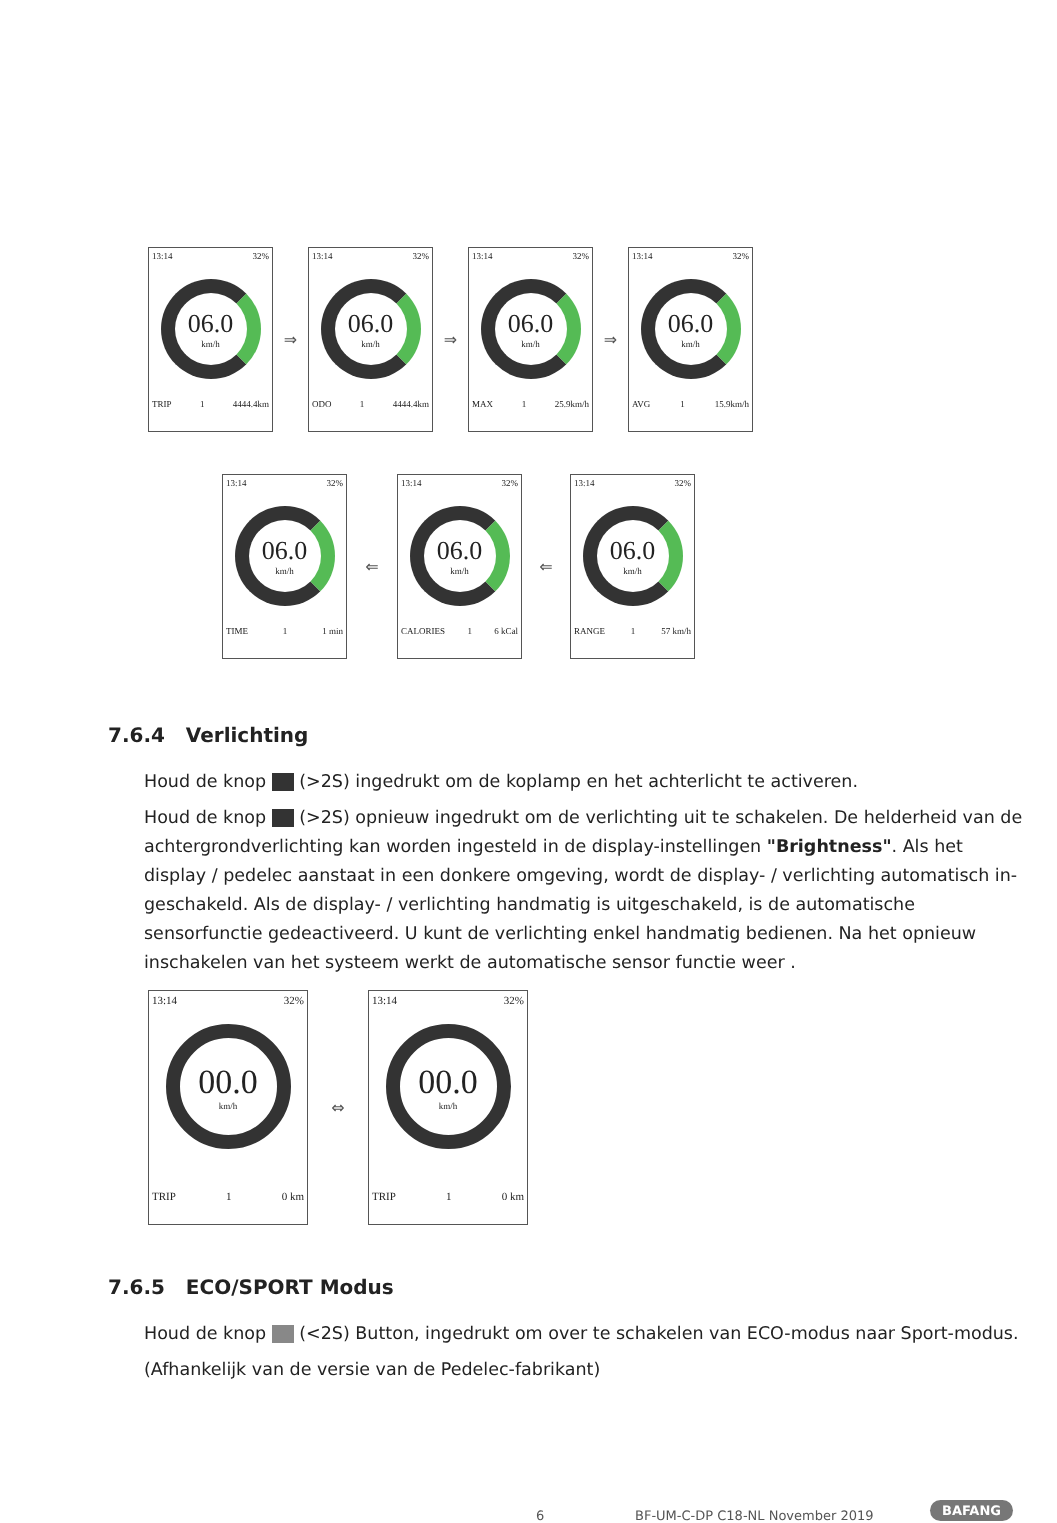13:14 32%
06.0
km/h
TRIP 1 4444.4km
⇒
13:14 32%
06.0
km/h
ODO 1 4444.4km
⇒
13:14 32%
06.0
km/h
MAX 1 25.9km/h
⇒
13:14 32%
06.0
km/h
AVG 1 15.9km/h
13:14 32%
06.0
km/h
TIME 1 1 min
⇐
13:14 32%
06.0
km/h
CALORIES 1 6 kCal
⇐
13:14 32%
06.0
km/h
RANGE 1 57 km/h
7.6.4 Verlichting
Houd de knop (>2S) ingedrukt om de koplamp en het achterlicht te activeren.
Houd de knop (>2S) opnieuw ingedrukt om de verlichting uit te schakelen. De helderheid van de achtergrondverlichting kan worden ingesteld in de display-instellingen "Brightness". Als het display / pedelec aanstaat in een donkere omgeving, wordt de display- / verlichting automatisch in-geschakeld. Als de display- / verlichting handmatig is uitgeschakeld, is de automatische sensorfunctie gedeactiveerd. U kunt de verlichting enkel handmatig bedienen. Na het opnieuw inschakelen van het systeem werkt de automatische sensor functie weer .
13:14 32%
00.0
km/h
TRIP 1 0 km
⇔
13:14 32%
00.0
km/h
TRIP 1 0 km
7.6.5 ECO/SPORT Modus
Houd de knop (<2S) Button, ingedrukt om over te schakelen van ECO-modus naar Sport-modus.
(Afhankelijk van de versie van de Pedelec-fabrikant)
6
BF-UM-C-DP C18-NL November 2019
BAFANG